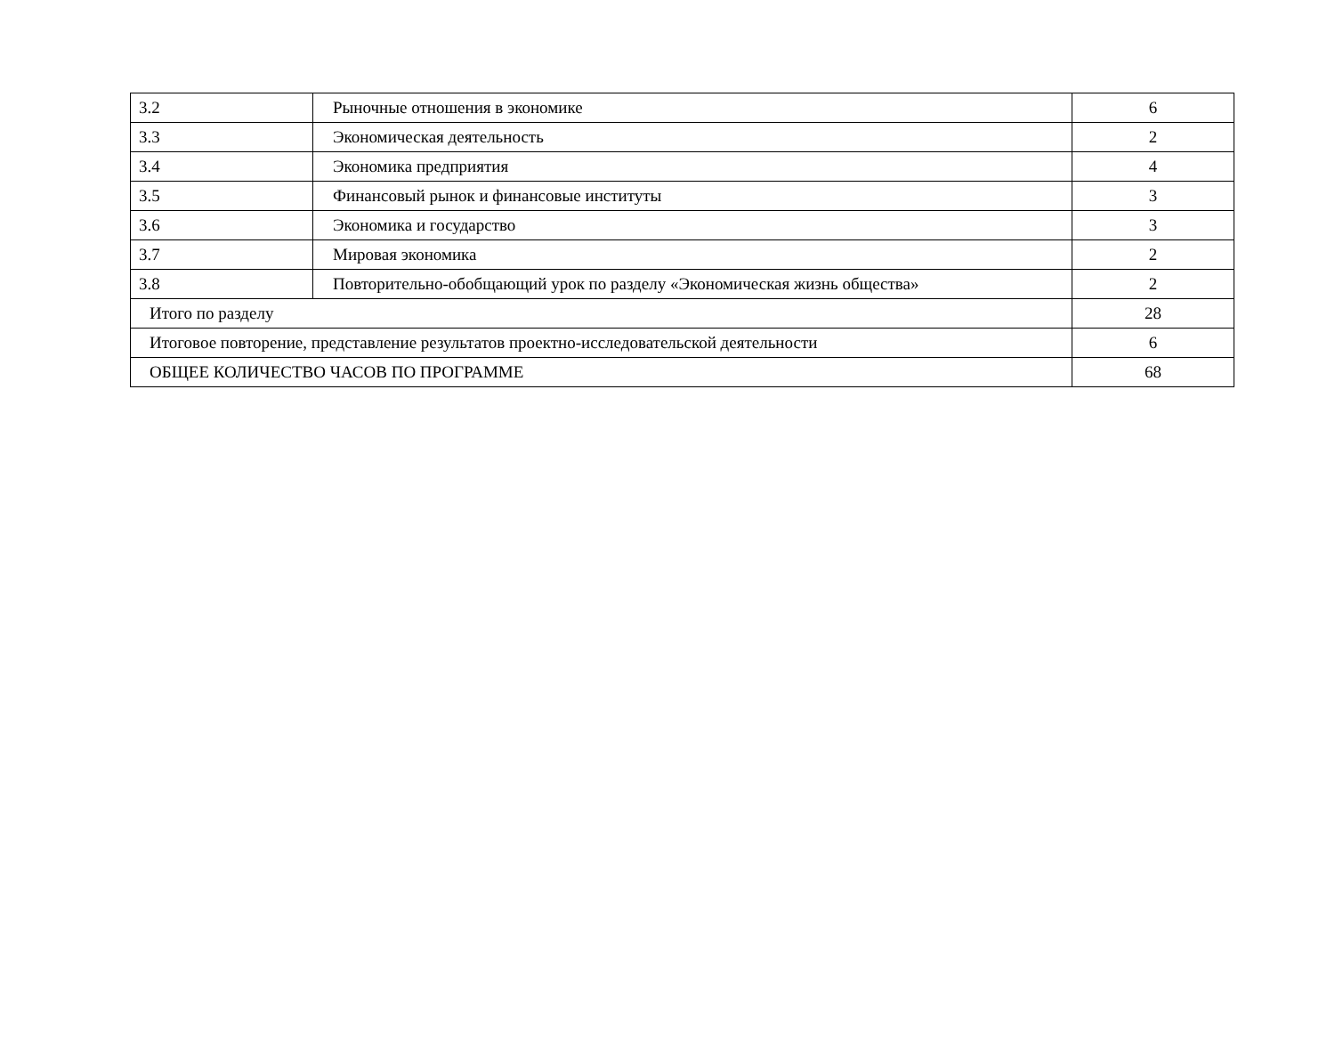| 3.2 | Рыночные отношения в экономике | 6 |
| 3.3 | Экономическая деятельность | 2 |
| 3.4 | Экономика предприятия | 4 |
| 3.5 | Финансовый рынок и финансовые институты | 3 |
| 3.6 | Экономика и государство | 3 |
| 3.7 | Мировая экономика | 2 |
| 3.8 | Повторительно-обобщающий урок по разделу «Экономическая жизнь общества» | 2 |
| Итого по разделу | | 28 |
| Итоговое повторение, представление результатов проектно-исследовательской деятельности | | 6 |
| ОБЩЕЕ КОЛИЧЕСТВО ЧАСОВ ПО ПРОГРАММЕ | | 68 |